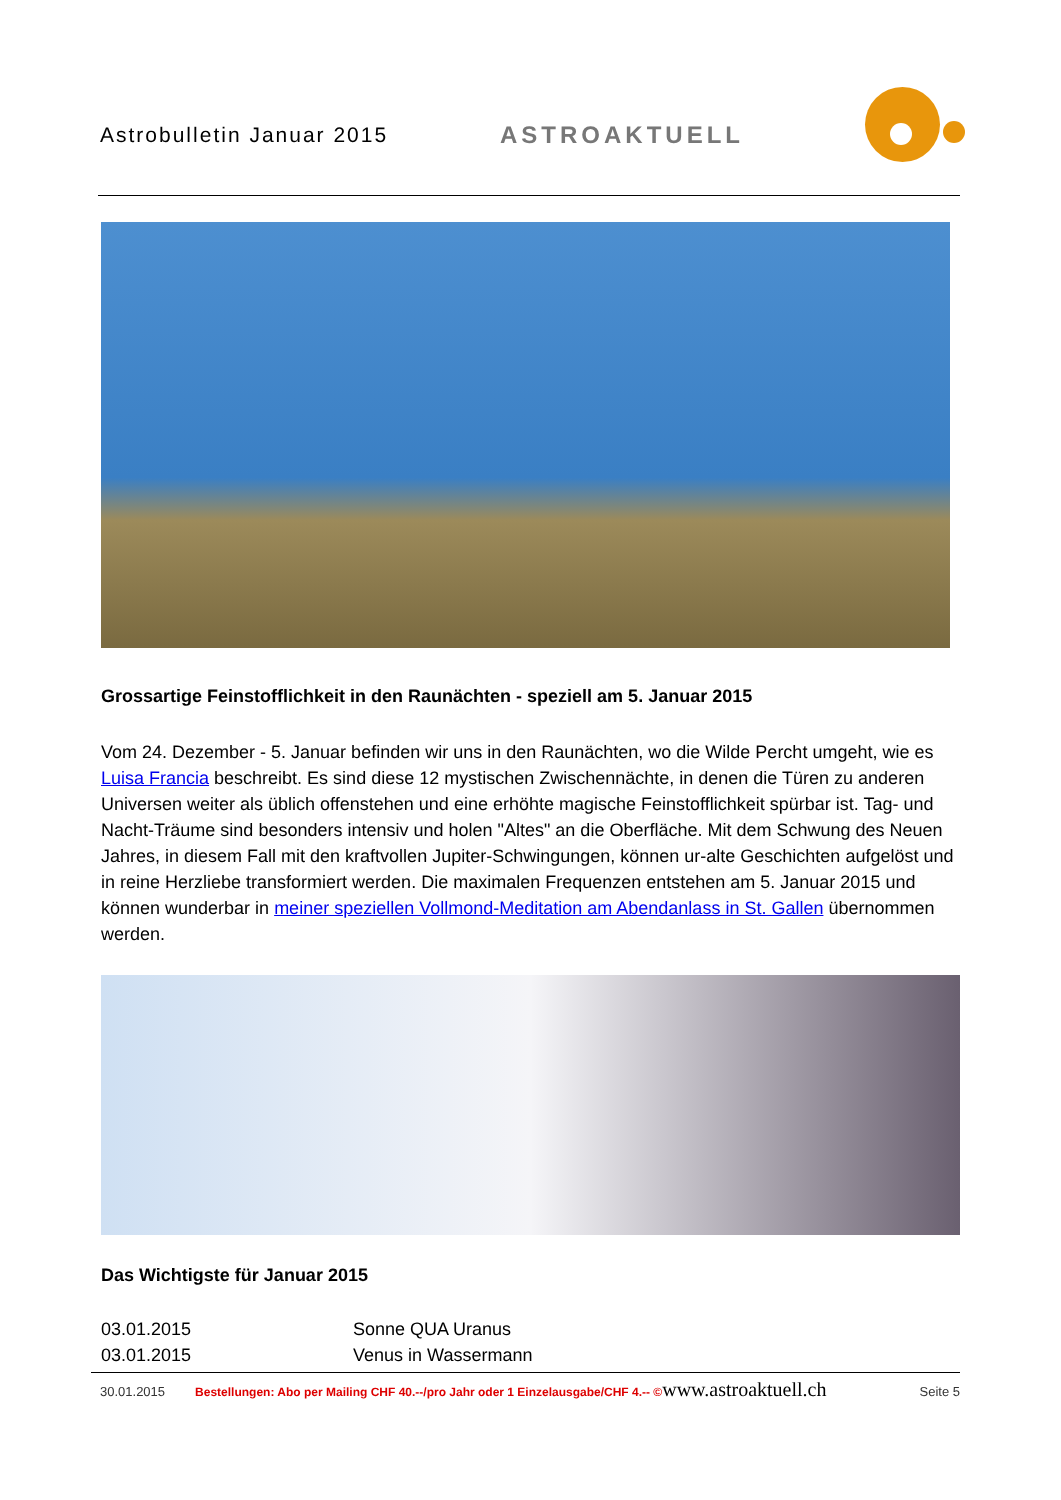Astrobulletin Januar 2015 ASTROAKTUELL
Grossartige Feinstofflichkeit in den Raunächten - speziell am 5. Januar 2015
Vom 24. Dezember - 5. Januar befinden wir uns in den Raunächten, wo die Wilde Percht umgeht, wie es Luisa Francia beschreibt. Es sind diese 12 mystischen Zwischennächte, in denen die Türen zu anderen Universen weiter als üblich offenstehen und eine erhöhte magische Feinstofflichkeit spürbar ist. Tag- und Nacht-Träume sind besonders intensiv und holen "Altes" an die Oberfläche. Mit dem Schwung des Neuen Jahres, in diesem Fall mit den kraftvollen Jupiter-Schwingungen, können ur-alte Geschichten aufgelöst und in reine Herzliebe transformiert werden. Die maximalen Frequenzen entstehen am 5. Januar 2015 und können wunderbar in meiner speziellen Vollmond-Meditation am Abendanlass in St. Gallen übernommen werden.
Das Wichtigste für Januar 2015
03.01.2015 Sonne QUA Uranus
03.01.2015 Venus in Wassermann
30.01.2015 Bestellungen: Abo per Mailing CHF 40.--/pro Jahr oder 1 Einzelausgabe/CHF 4.-- © www.astroaktuell.ch Seite 5